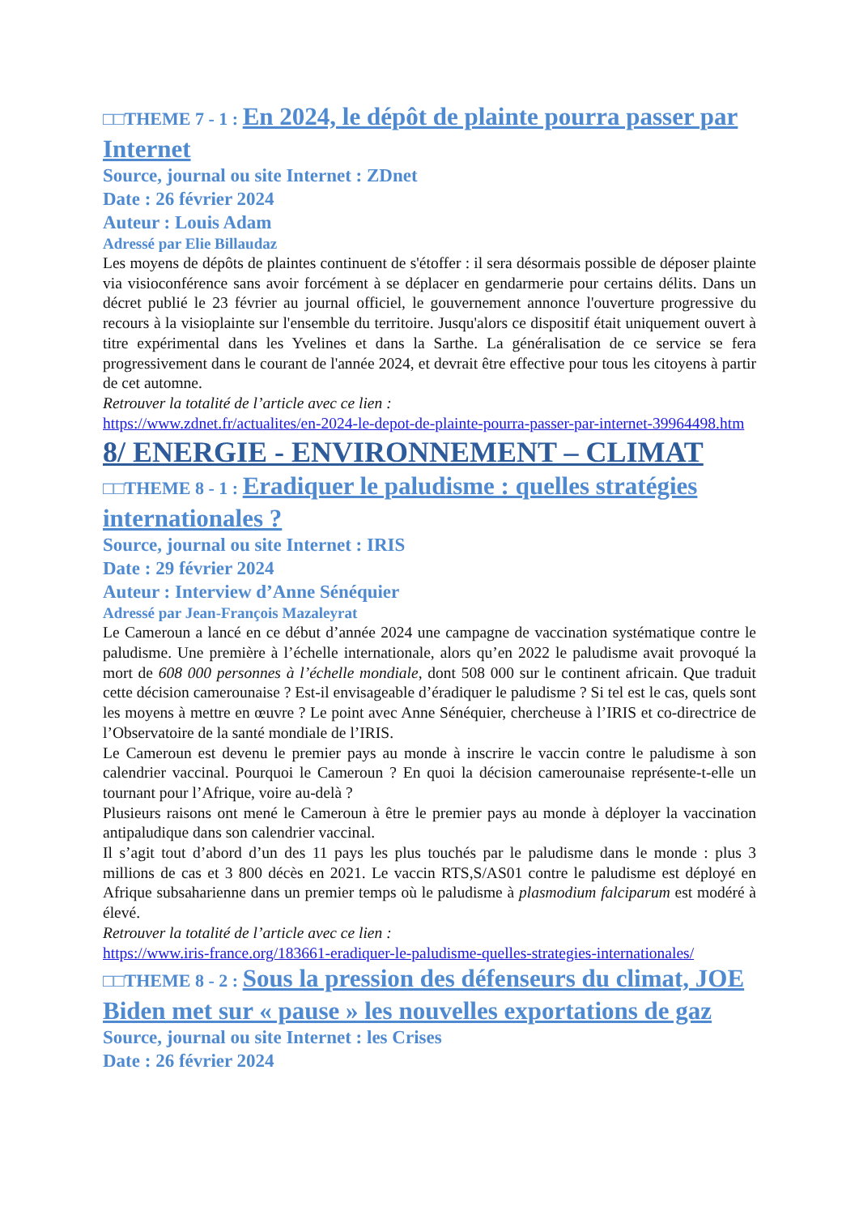□□THEME 7 - 1 : En 2024, le dépôt de plainte pourra passer par Internet
Source, journal ou site Internet : ZDnet
Date : 26 février 2024
Auteur : Louis Adam
Adressé par Elie Billaudaz
Les moyens de dépôts de plaintes continuent de s'étoffer : il sera désormais possible de déposer plainte via visioconférence sans avoir forcément à se déplacer en gendarmerie pour certains délits. Dans un décret publié le 23 février au journal officiel, le gouvernement annonce l'ouverture progressive du recours à la visioplainte sur l'ensemble du territoire. Jusqu'alors ce dispositif était uniquement ouvert à titre expérimental dans les Yvelines et dans la Sarthe. La généralisation de ce service se fera progressivement dans le courant de l'année 2024, et devrait être effective pour tous les citoyens à partir de cet automne.
Retrouver la totalité de l’article avec ce lien :
https://www.zdnet.fr/actualites/en-2024-le-depot-de-plainte-pourra-passer-par-internet-39964498.htm
8/ ENERGIE - ENVIRONNEMENT – CLIMAT
□□THEME 8 - 1 : Eradiquer le paludisme : quelles stratégies internationales ?
Source, journal ou site Internet : IRIS
Date : 29 février 2024
Auteur : Interview d’Anne Sénéquier
Adressé par Jean-François Mazaleyrat
Le Cameroun a lancé en ce début d’année 2024 une campagne de vaccination systématique contre le paludisme. Une première à l’échelle internationale, alors qu’en 2022 le paludisme avait provoqué la mort de 608 000 personnes à l’échelle mondiale, dont 508 000 sur le continent africain. Que traduit cette décision camerounaise ? Est-il envisageable d’éradiquer le paludisme ? Si tel est le cas, quels sont les moyens à mettre en œuvre ? Le point avec Anne Sénéquier, chercheuse à l’IRIS et co-directrice de l’Observatoire de la santé mondiale de l’IRIS.
Le Cameroun est devenu le premier pays au monde à inscrire le vaccin contre le paludisme à son calendrier vaccinal. Pourquoi le Cameroun ? En quoi la décision camerounaise représente-t-elle un tournant pour l’Afrique, voire au-delà ?
Plusieurs raisons ont mené le Cameroun à être le premier pays au monde à déployer la vaccination antipaludique dans son calendrier vaccinal.
Il s’agit tout d’abord d’un des 11 pays les plus touchés par le paludisme dans le monde : plus 3 millions de cas et 3 800 décès en 2021. Le vaccin RTS,S/AS01 contre le paludisme est déployé en Afrique subsaharienne dans un premier temps où le paludisme à plasmodium falciparum est modéré à élevé.
Retrouver la totalité de l’article avec ce lien :
https://www.iris-france.org/183661-eradiquer-le-paludisme-quelles-strategies-internationales/
□□THEME 8 - 2 : Sous la pression des défenseurs du climat, JOE Biden met sur « pause » les nouvelles exportations de gaz
Source, journal ou site Internet : les Crises
Date : 26 février 2024